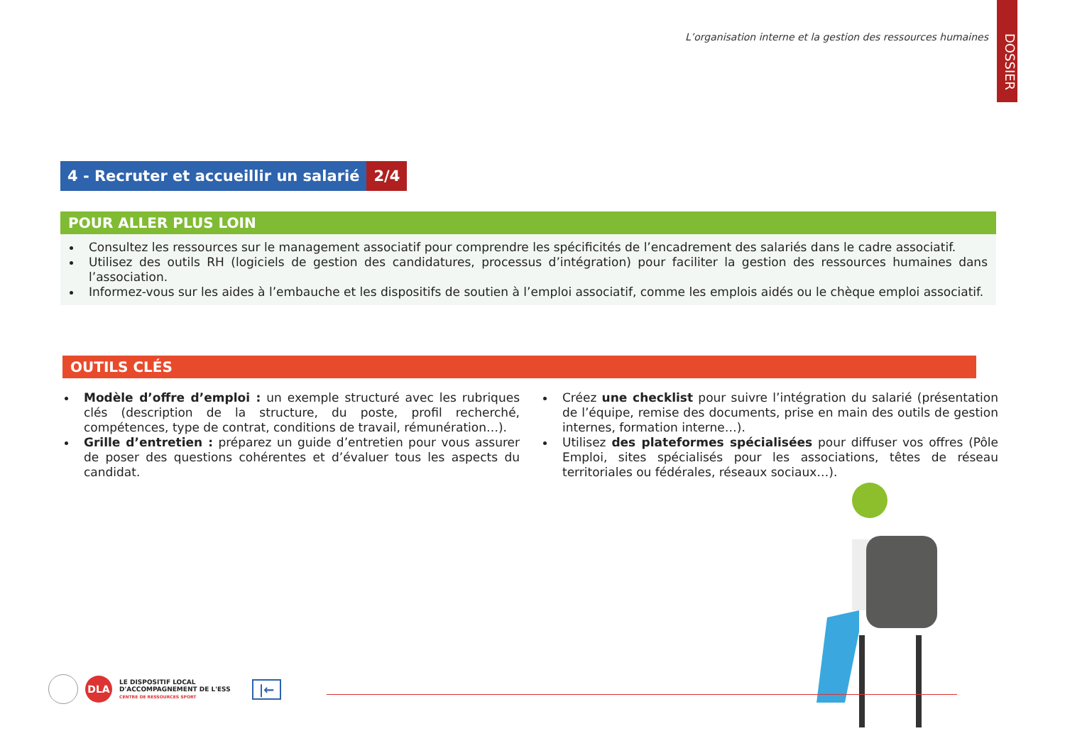L’organisation interne et la gestion des ressources humaines
DOSSIER
4 - Recruter et accueillir un salarié
2/4
POUR ALLER PLUS LOIN
Consultez les ressources sur le management associatif pour comprendre les spécificités de l’encadrement des salariés dans le cadre associatif.
Utilisez des outils RH (logiciels de gestion des candidatures, processus d’intégration) pour faciliter la gestion des ressources humaines dans l’association.
Informez-vous sur les aides à l’embauche et les dispositifs de soutien à l’emploi associatif, comme les emplois aidés ou le chèque emploi associatif.
OUTILS CLÉS
Modèle d’offre d’emploi : un exemple structuré avec les rubriques clés (description de la structure, du poste, profil recherché, compétences, type de contrat, conditions de travail, rémunération…).
Grille d’entretien : préparez un guide d’entretien pour vous assurer de poser des questions cohérentes et d’évaluer tous les aspects du candidat.
Créez une checklist pour suivre l’intégration du salarié (présentation de l’équipe, remise des documents, prise en main des outils de gestion internes, formation interne…).
Utilisez des plateformes spécialisées pour diffuser vos offres (Pôle Emploi, sites spécialisés pour les associations, têtes de réseau territoriales ou fédérales, réseaux sociaux…).
DLA LE DISPOSITIF LOCAL
D'ACCOMPAGNEMENT DE L'ESS
CENTRE DE RESSOURCES SPORT |←